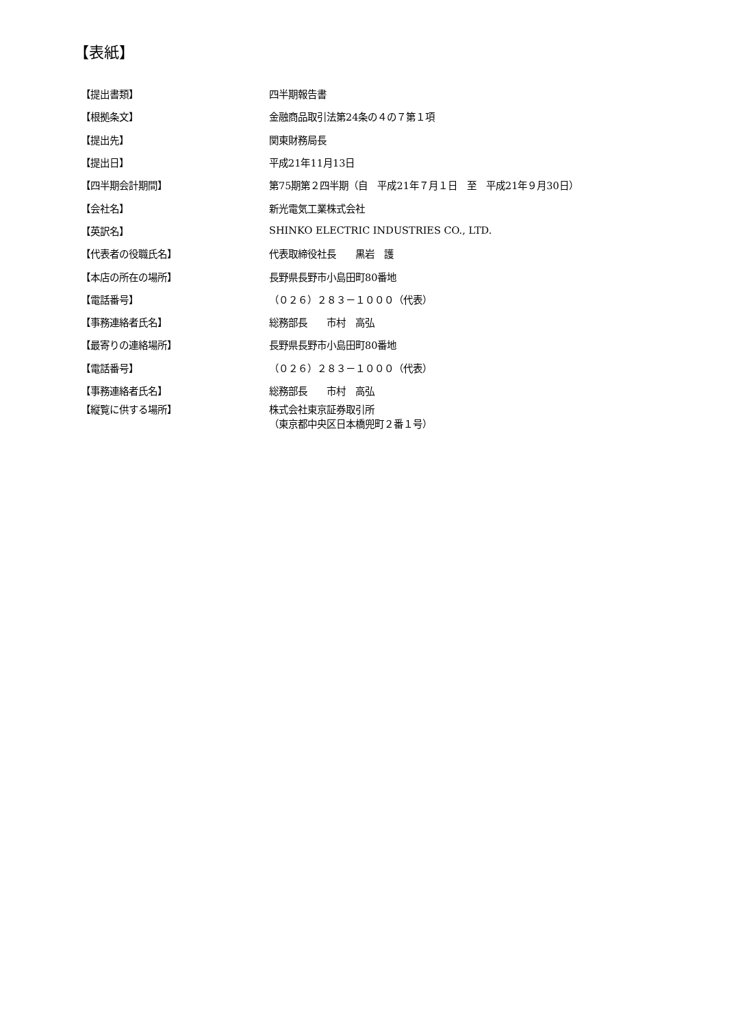【表紙】
| 【提出書類】 | 四半期報告書 |
| 【根拠条文】 | 金融商品取引法第24条の４の７第１項 |
| 【提出先】 | 関東財務局長 |
| 【提出日】 | 平成21年11月13日 |
| 【四半期会計期間】 | 第75期第２四半期（自 平成21年７月１日 至 平成21年９月30日） |
| 【会社名】 | 新光電気工業株式会社 |
| 【英訳名】 | SHINKO ELECTRIC INDUSTRIES CO., LTD. |
| 【代表者の役職氏名】 | 代表取締役社長 黒岩 護 |
| 【本店の所在の場所】 | 長野県長野市小島田町80番地 |
| 【電話番号】 | （０２６）２８３－１０００（代表） |
| 【事務連絡者氏名】 | 総務部長 市村 高弘 |
| 【最寄りの連絡場所】 | 長野県長野市小島田町80番地 |
| 【電話番号】 | （０２６）２８３－１０００（代表） |
| 【事務連絡者氏名】 | 総務部長 市村 高弘 |
| 【縦覧に供する場所】 | 株式会社東京証券取引所 （東京都中央区日本橋兜町２番１号） |